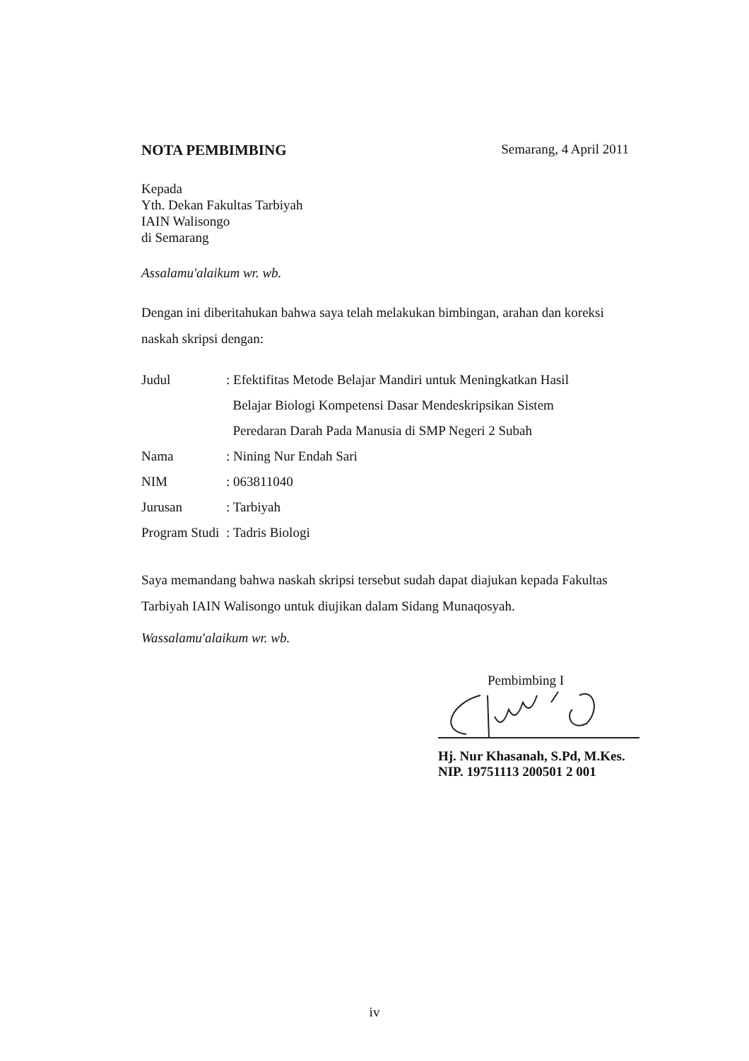NOTA PEMBIMBING Semarang, 4 April 2011
Kepada
Yth. Dekan Fakultas Tarbiyah
IAIN Walisongo
di Semarang
Assalamu'alaikum wr. wb.
Dengan ini diberitahukan bahwa saya telah melakukan bimbingan, arahan dan koreksi naskah skripsi dengan:
| Judul | : Efektifitas Metode Belajar Mandiri untuk Meningkatkan Hasil Belajar Biologi Kompetensi Dasar Mendeskripsikan Sistem Peredaran Darah Pada Manusia di SMP Negeri 2 Subah |
| Nama | : Nining Nur Endah Sari |
| NIM | : 063811040 |
| Jurusan | : Tarbiyah |
| Program Studi | : Tadris Biologi |
Saya memandang bahwa naskah skripsi tersebut sudah dapat diajukan kepada Fakultas Tarbiyah IAIN Walisongo untuk diujikan dalam Sidang Munaqosyah.
Wassalamu'alaikum wr. wb.
Pembimbing I
Hj. Nur Khasanah, S.Pd, M.Kes.
NIP. 19751113 200501 2 001
iv